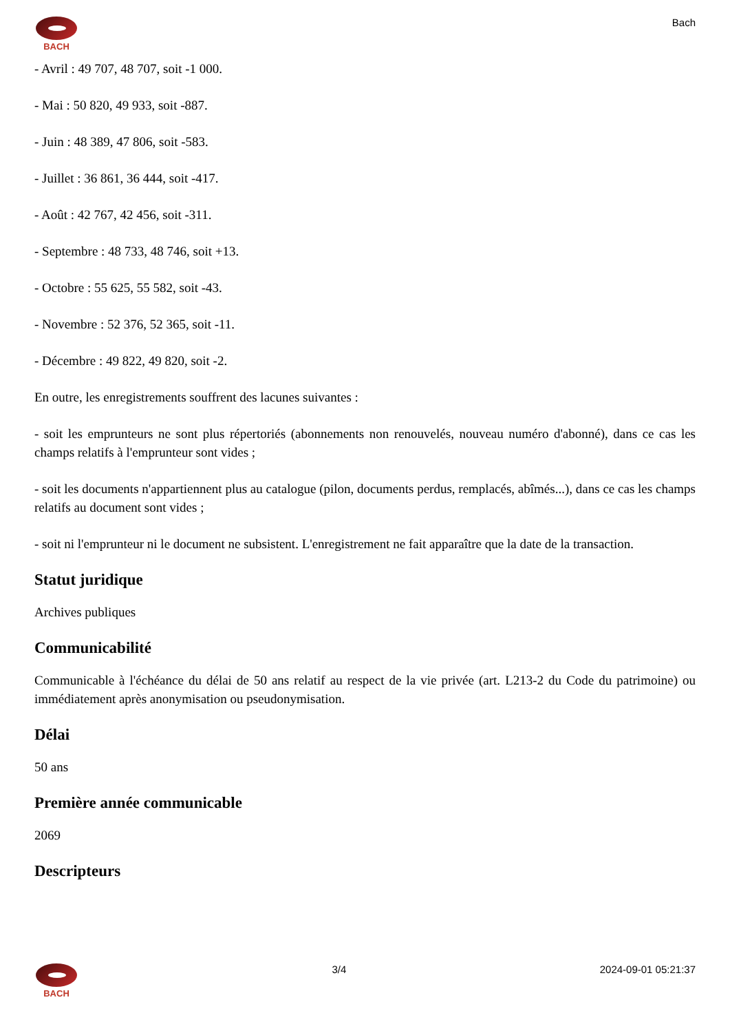BACH
Bach
- Avril : 49 707, 48 707, soit -1 000.
- Mai : 50 820, 49 933, soit -887.
- Juin : 48 389, 47 806, soit -583.
- Juillet : 36 861, 36 444, soit -417.
- Août : 42 767, 42 456, soit -311.
- Septembre : 48 733, 48 746, soit +13.
- Octobre : 55 625, 55 582, soit -43.
- Novembre : 52 376, 52 365, soit -11.
- Décembre : 49 822, 49 820, soit -2.
En outre, les enregistrements souffrent des lacunes suivantes :
- soit les emprunteurs ne sont plus répertoriés (abonnements non renouvelés, nouveau numéro d'abonné), dans ce cas les champs relatifs à l'emprunteur sont vides ;
- soit les documents n'appartiennent plus au catalogue (pilon, documents perdus, remplacés, abîmés...), dans ce cas les champs relatifs au document sont vides ;
- soit ni l'emprunteur ni le document ne subsistent. L'enregistrement ne fait apparaître que la date de la transaction.
Statut juridique
Archives publiques
Communicabilité
Communicable à l'échéance du délai de 50 ans relatif au respect de la vie privée (art. L213-2 du Code du patrimoine) ou immédiatement après anonymisation ou pseudonymisation.
Délai
50 ans
Première année communicable
2069
Descripteurs
BACH
3/4 2024-09-01 05:21:37